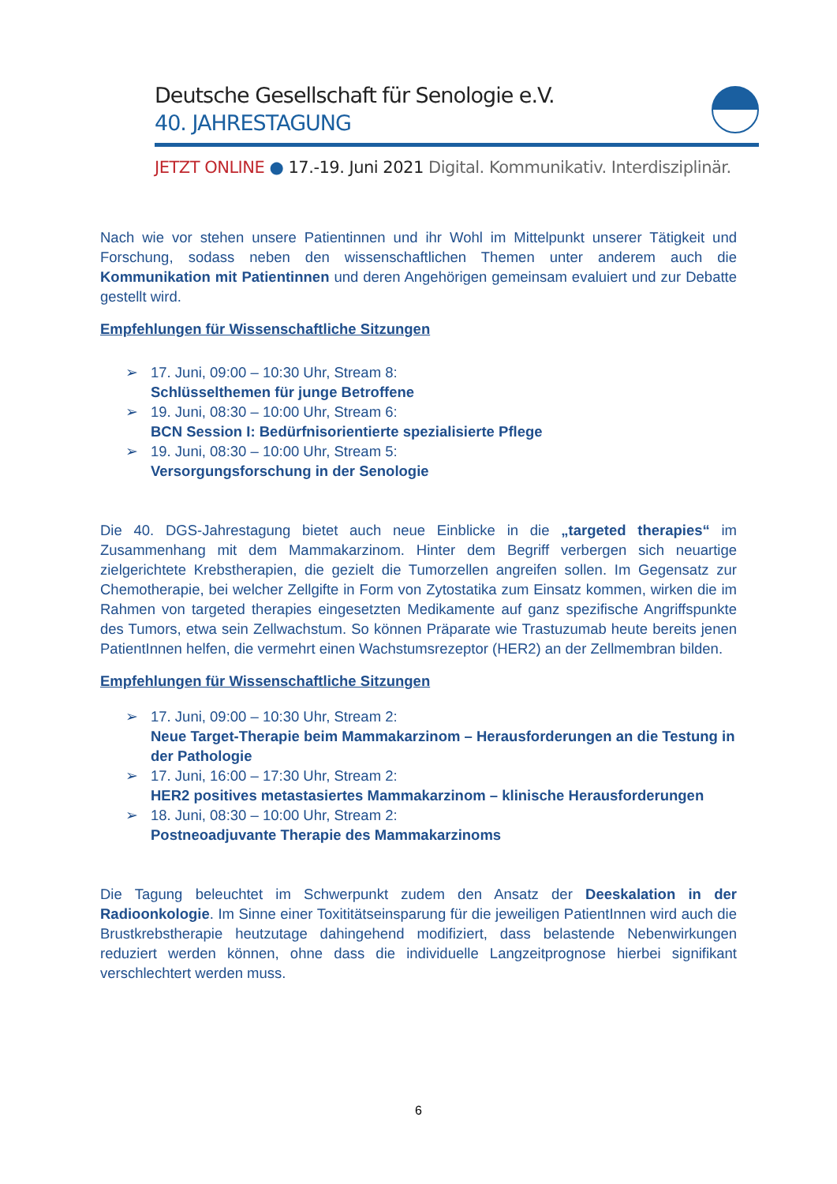Deutsche Gesellschaft für Senologie e.V.
40. JAHRESTAGUNG
JETZT ONLINE ● 17.-19. Juni 2021 Digital. Kommunikativ. Interdisziplinär.
Nach wie vor stehen unsere Patientinnen und ihr Wohl im Mittelpunkt unserer Tätigkeit und Forschung, sodass neben den wissenschaftlichen Themen unter anderem auch die Kommunikation mit Patientinnen und deren Angehörigen gemeinsam evaluiert und zur Debatte gestellt wird.
Empfehlungen für Wissenschaftliche Sitzungen
➢ 17. Juni, 09:00 – 10:30 Uhr, Stream 8:
Schlüsselthemen für junge Betroffene
➢ 19. Juni, 08:30 – 10:00 Uhr, Stream 6:
BCN Session I: Bedürfnisorientierte spezialisierte Pflege
➢ 19. Juni, 08:30 – 10:00 Uhr, Stream 5:
Versorgungsforschung in der Senologie
Die 40. DGS-Jahrestagung bietet auch neue Einblicke in die „targeted therapies“ im Zusammenhang mit dem Mammakarzinom. Hinter dem Begriff verbergen sich neuartige zielgerichtete Krebstherapien, die gezielt die Tumorzellen angreifen sollen. Im Gegensatz zur Chemotherapie, bei welcher Zellgifte in Form von Zytostatika zum Einsatz kommen, wirken die im Rahmen von targeted therapies eingesetzten Medikamente auf ganz spezifische Angriffspunkte des Tumors, etwa sein Zellwachstum. So können Präparate wie Trastuzumab heute bereits jenen PatientInnen helfen, die vermehrt einen Wachstumsrezeptor (HER2) an der Zellmembran bilden.
Empfehlungen für Wissenschaftliche Sitzungen
➢ 17. Juni, 09:00 – 10:30 Uhr, Stream 2:
Neue Target-Therapie beim Mammakarzinom – Herausforderungen an die Testung in der Pathologie
➢ 17. Juni, 16:00 – 17:30 Uhr, Stream 2:
HER2 positives metastasiertes Mammakarzinom – klinische Herausforderungen
➢ 18. Juni, 08:30 – 10:00 Uhr, Stream 2:
Postneoadjuvante Therapie des Mammakarzinoms
Die Tagung beleuchtet im Schwerpunkt zudem den Ansatz der Deeskalation in der Radioonkologie. Im Sinne einer Toxititätseinsparung für die jeweiligen PatientInnen wird auch die Brustkrebstherapie heutzutage dahingehend modifiziert, dass belastende Nebenwirkungen reduziert werden können, ohne dass die individuelle Langzeitprognose hierbei signifikant verschlechtert werden muss.
6